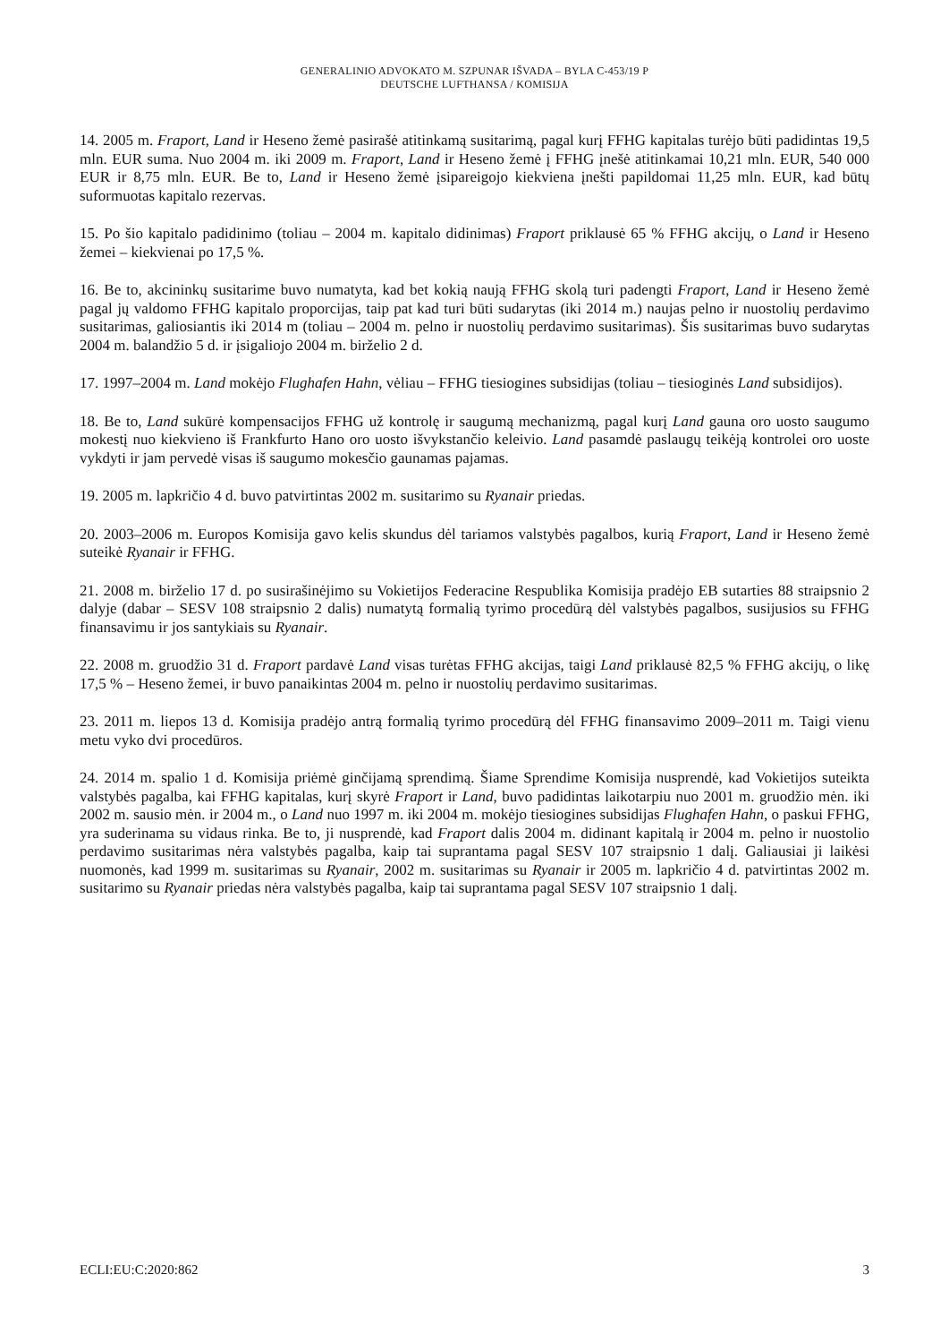GENERALINIO ADVOKATO M. SZPUNAR IŠVADA – BYLA C-453/19 P
DEUTSCHE LUFTHANSA / KOMISIJA
14. 2005 m. Fraport, Land ir Heseno žemė pasirašė atitinkamą susitarimą, pagal kurį FFHG kapitalas turėjo būti padidintas 19,5 mln. EUR suma. Nuo 2004 m. iki 2009 m. Fraport, Land ir Heseno žemė į FFHG įnešė atitinkamai 10,21 mln. EUR, 540 000 EUR ir 8,75 mln. EUR. Be to, Land ir Heseno žemė įsipareigojo kiekviena įnešti papildomai 11,25 mln. EUR, kad būtų suformuotas kapitalo rezervas.
15. Po šio kapitalo padidinimo (toliau – 2004 m. kapitalo didinimas) Fraport priklausė 65 % FFHG akcijų, o Land ir Heseno žemei – kiekvienai po 17,5 %.
16. Be to, akcininkų susitarime buvo numatyta, kad bet kokią naują FFHG skolą turi padengti Fraport, Land ir Heseno žemė pagal jų valdomo FFHG kapitalo proporcijas, taip pat kad turi būti sudarytas (iki 2014 m.) naujas pelno ir nuostolių perdavimo susitarimas, galiosiantis iki 2014 m (toliau – 2004 m. pelno ir nuostolių perdavimo susitarimas). Šis susitarimas buvo sudarytas 2004 m. balandžio 5 d. ir įsigaliojo 2004 m. birželio 2 d.
17. 1997–2004 m. Land mokėjo Flughafen Hahn, vėliau – FFHG tiesiogines subsidijas (toliau – tiesioginės Land subsidijos).
18. Be to, Land sukūrė kompensacijos FFHG už kontrolę ir saugumą mechanizmą, pagal kurį Land gauna oro uosto saugumo mokestį nuo kiekvieno iš Frankfurto Hano oro uosto išvykstančio keleivio. Land pasamdė paslaugų teikėją kontrolei oro uoste vykdyti ir jam pervedė visas iš saugumo mokesčio gaunamas pajamas.
19. 2005 m. lapkričio 4 d. buvo patvirtintas 2002 m. susitarimo su Ryanair priedas.
20. 2003–2006 m. Europos Komisija gavo kelis skundus dėl tariamos valstybės pagalbos, kurią Fraport, Land ir Heseno žemė suteikė Ryanair ir FFHG.
21. 2008 m. birželio 17 d. po susirašinėjimo su Vokietijos Federacine Respublika Komisija pradėjo EB sutarties 88 straipsnio 2 dalyje (dabar – SESV 108 straipsnio 2 dalis) numatytą formalią tyrimo procedūrą dėl valstybės pagalbos, susijusios su FFHG finansavimu ir jos santykiais su Ryanair.
22. 2008 m. gruodžio 31 d. Fraport pardavė Land visas turėtas FFHG akcijas, taigi Land priklausė 82,5 % FFHG akcijų, o likę 17,5 % – Heseno žemei, ir buvo panaikintas 2004 m. pelno ir nuostolių perdavimo susitarimas.
23. 2011 m. liepos 13 d. Komisija pradėjo antrą formalią tyrimo procedūrą dėl FFHG finansavimo 2009–2011 m. Taigi vienu metu vyko dvi procedūros.
24. 2014 m. spalio 1 d. Komisija priėmė ginčijamą sprendimą. Šiame Sprendime Komisija nusprendė, kad Vokietijos suteikta valstybės pagalba, kai FFHG kapitalas, kurį skyrė Fraport ir Land, buvo padidintas laikotarpiu nuo 2001 m. gruodžio mėn. iki 2002 m. sausio mėn. ir 2004 m., o Land nuo 1997 m. iki 2004 m. mokėjo tiesiogines subsidijas Flughafen Hahn, o paskui FFHG, yra suderinama su vidaus rinka. Be to, ji nusprendė, kad Fraport dalis 2004 m. didinant kapitalą ir 2004 m. pelno ir nuostolio perdavimo susitarimas nėra valstybės pagalba, kaip tai suprantama pagal SESV 107 straipsnio 1 dalį. Galiausiai ji laikėsi nuomonės, kad 1999 m. susitarimas su Ryanair, 2002 m. susitarimas su Ryanair ir 2005 m. lapkričio 4 d. patvirtintas 2002 m. susitarimo su Ryanair priedas nėra valstybės pagalba, kaip tai suprantama pagal SESV 107 straipsnio 1 dalį.
ECLI:EU:C:2020:862 3